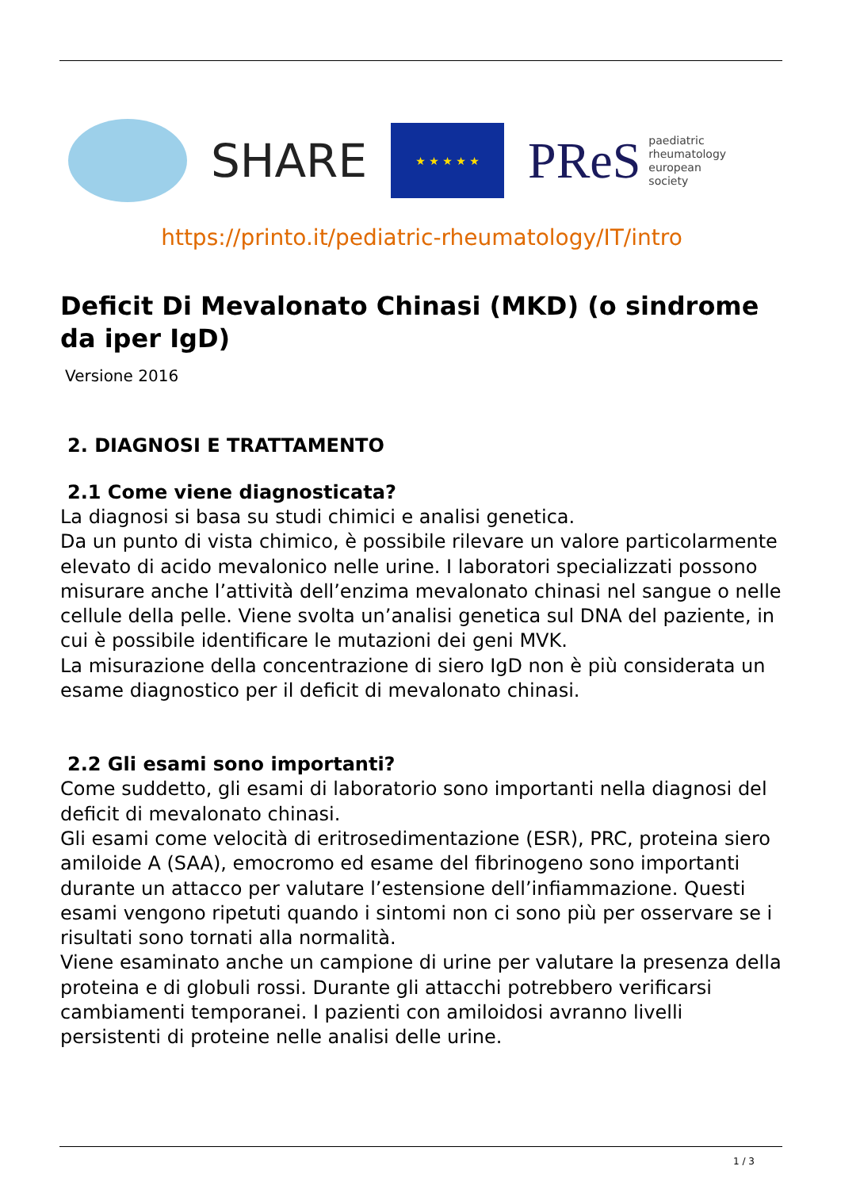SHARE
★ ★ ★ ★ ★
PReS paediatric
rheumatology
european
society
https://printo.it/pediatric-rheumatology/IT/intro
Deficit Di Mevalonato Chinasi (MKD) (o sindrome da iper IgD)
Versione 2016
2. DIAGNOSI E TRATTAMENTO
2.1 Come viene diagnosticata?
La diagnosi si basa su studi chimici e analisi genetica.
Da un punto di vista chimico, è possibile rilevare un valore particolarmente elevato di acido mevalonico nelle urine. I laboratori specializzati possono misurare anche l’attività dell’enzima mevalonato chinasi nel sangue o nelle cellule della pelle. Viene svolta un’analisi genetica sul DNA del paziente, in cui è possibile identificare le mutazioni dei geni MVK.
La misurazione della concentrazione di siero IgD non è più considerata un esame diagnostico per il deficit di mevalonato chinasi.
2.2 Gli esami sono importanti?
Come suddetto, gli esami di laboratorio sono importanti nella diagnosi del deficit di mevalonato chinasi.
Gli esami come velocità di eritrosedimentazione (ESR), PRC, proteina siero amiloide A (SAA), emocromo ed esame del fibrinogeno sono importanti durante un attacco per valutare l’estensione dell’infiammazione. Questi esami vengono ripetuti quando i sintomi non ci sono più per osservare se i risultati sono tornati alla normalità.
Viene esaminato anche un campione di urine per valutare la presenza della proteina e di globuli rossi. Durante gli attacchi potrebbero verificarsi cambiamenti temporanei. I pazienti con amiloidosi avranno livelli persistenti di proteine nelle analisi delle urine.
1 / 3